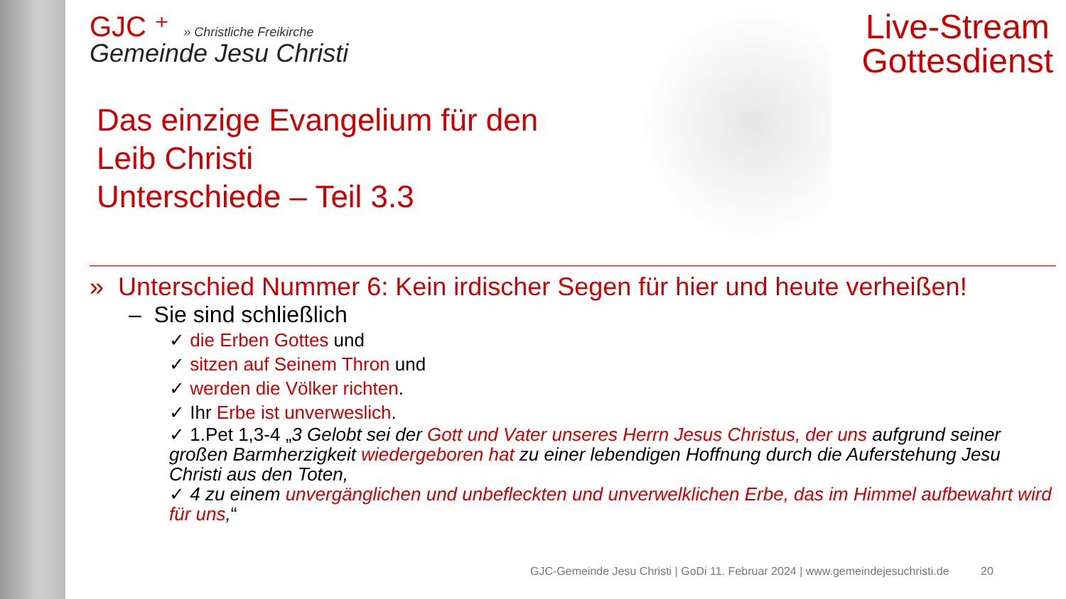Live-Stream
Gottesdienst
GJC ⁺ » Christliche Freikirche
Gemeinde Jesu Christi
Das einzige Evangelium für den
Leib Christi
Unterschiede – Teil 3.3
» Unterschied Nummer 6: Kein irdischer Segen für hier und heute verheißen!
– Sie sind schließlich
✓ die Erben Gottes und
✓ sitzen auf Seinem Thron und
✓ werden die Völker richten.
✓ Ihr Erbe ist unverweslich.
✓ 1.Pet 1,3-4 „3 Gelobt sei der Gott und Vater unseres Herrn Jesus Christus, der uns aufgrund seiner großen Barmherzigkeit wiedergeboren hat zu einer lebendigen Hoffnung durch die Auferstehung Jesu Christi aus den Toten,
✓ 4 zu einem unvergänglichen und unbefleckten und unverwelklichen Erbe, das im Himmel aufbewahrt wird für uns,“
GJC-Gemeinde Jesu Christi | GoDi 11. Februar 2024 | www.gemeindejesuchristi.de 20